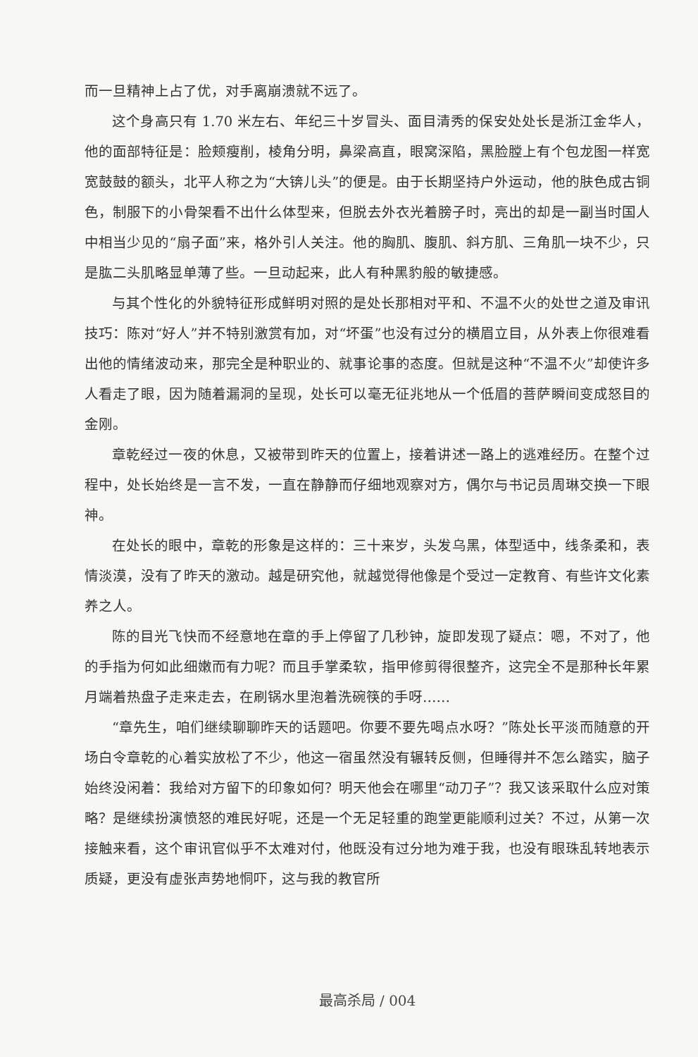而一旦精神上占了优，对手离崩溃就不远了。
这个身高只有 1.70 米左右、年纪三十岁冒头、面目清秀的保安处处长是浙江金华人，他的面部特征是：脸颊瘦削，棱角分明，鼻梁高直，眼窝深陷，黑脸膛上有个包龙图一样宽宽鼓鼓的额头，北平人称之为“大锛儿头”的便是。由于长期坚持户外运动，他的肤色成古铜色，制服下的小骨架看不出什么体型来，但脱去外衣光着膀子时，亮出的却是一副当时国人中相当少见的“扇子面”来，格外引人关注。他的胸肌、腹肌、斜方肌、三角肌一块不少，只是肱二头肌略显单薄了些。一旦动起来，此人有种黑豹般的敏捷感。
与其个性化的外貌特征形成鲜明对照的是处长那相对平和、不温不火的处世之道及审讯技巧：陈对“好人”并不特别激赏有加，对“坏蛋”也没有过分的横眉立目，从外表上你很难看出他的情绪波动来，那完全是种职业的、就事论事的态度。但就是这种“不温不火”却使许多人看走了眼，因为随着漏洞的呈现，处长可以毫无征兆地从一个低眉的菩萨瞬间变成怒目的金刚。
章乾经过一夜的休息，又被带到昨天的位置上，接着讲述一路上的逃难经历。在整个过程中，处长始终是一言不发，一直在静静而仔细地观察对方，偶尔与书记员周琳交换一下眼神。
在处长的眼中，章乾的形象是这样的：三十来岁，头发乌黑，体型适中，线条柔和，表情淡漠，没有了昨天的激动。越是研究他，就越觉得他像是个受过一定教育、有些许文化素养之人。
陈的目光飞快而不经意地在章的手上停留了几秒钟，旋即发现了疑点：嗯，不对了，他的手指为何如此细嫩而有力呢？而且手掌柔软，指甲修剪得很整齐，这完全不是那种长年累月端着热盘子走来走去，在刷锅水里泡着洗碗筷的手呀……
“章先生，咱们继续聊聊昨天的话题吧。你要不要先喝点水呀？”陈处长平淡而随意的开场白令章乾的心着实放松了不少，他这一宿虽然没有辗转反侧，但睡得并不怎么踏实，脑子始终没闲着：我给对方留下的印象如何？明天他会在哪里“动刀子”？我又该采取什么应对策略？是继续扮演愤怒的难民好呢，还是一个无足轻重的跑堂更能顺利过关？不过，从第一次接触来看，这个审讯官似乎不太难对付，他既没有过分地为难于我，也没有眼珠乱转地表示质疑，更没有虚张声势地恫吓，这与我的教官所
最高杀局 / 004